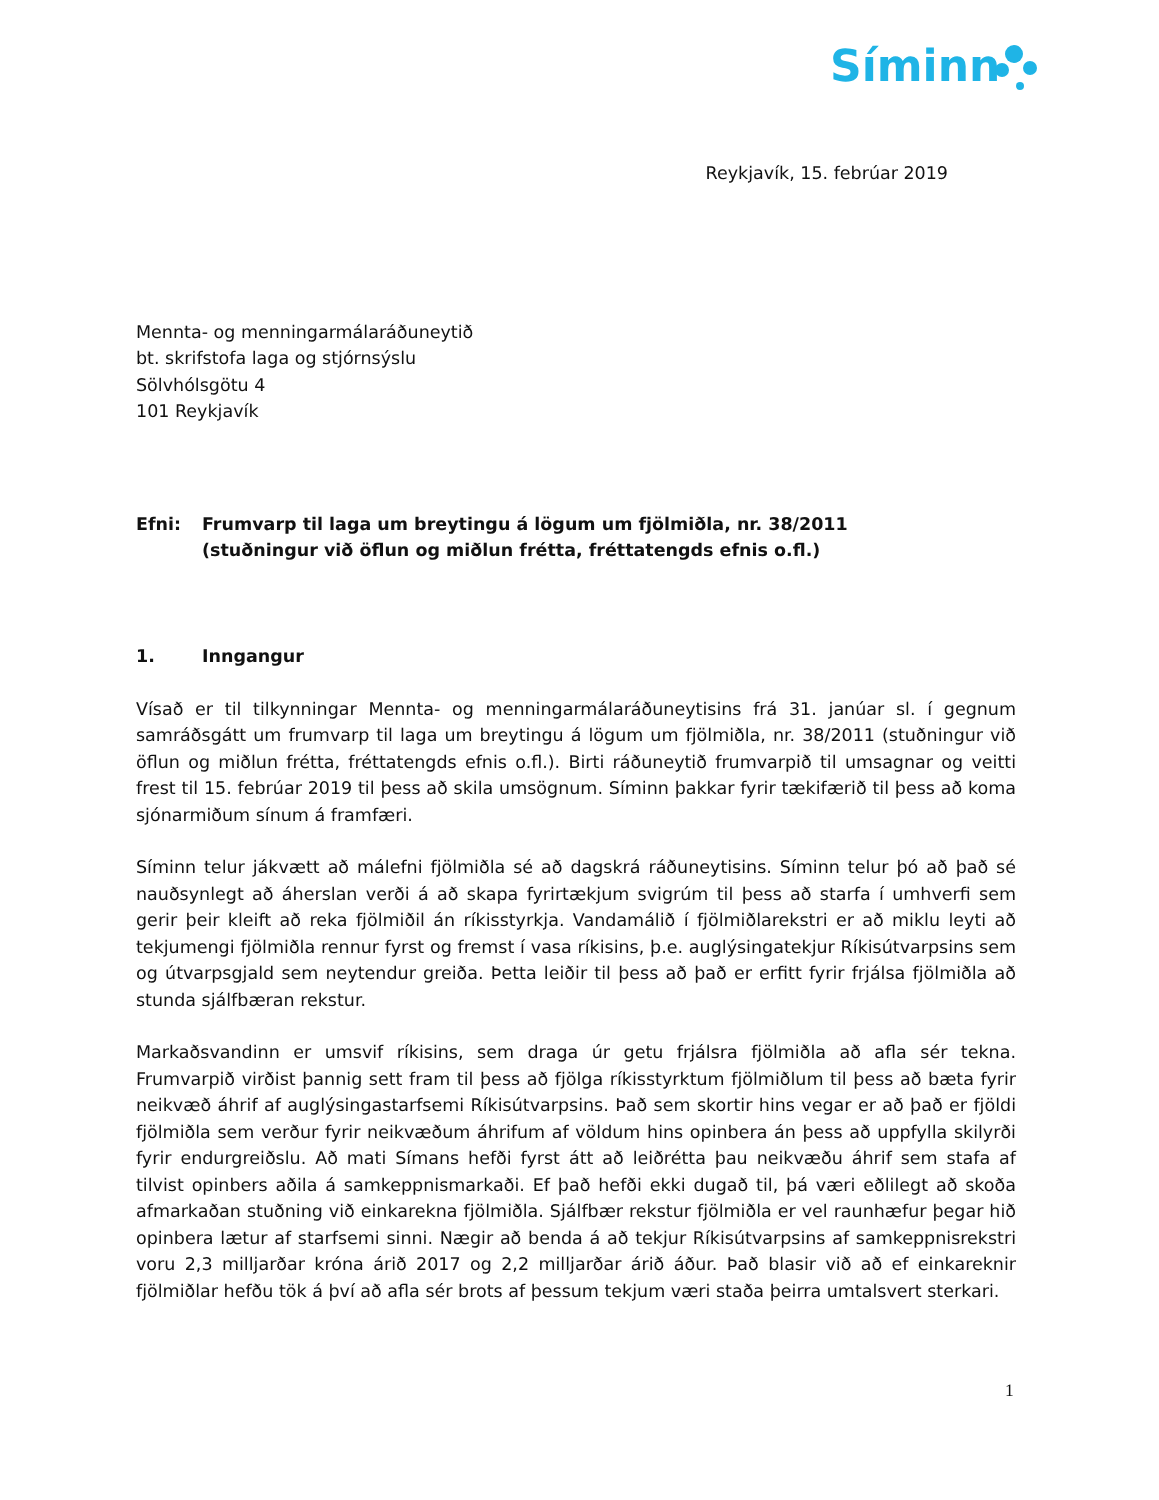Síminn
Reykjavík, 15. febrúar 2019
Mennta- og menningarmálaráðuneytið
bt. skrifstofa laga og stjórnsýslu
Sölvhólsgötu 4
101 Reykjavík
Efni: Frumvarp til laga um breytingu á lögum um fjölmiðla, nr. 38/2011
(stuðningur við öflun og miðlun frétta, fréttatengds efnis o.fl.)
1. Inngangur
Vísað er til tilkynningar Mennta- og menningarmálaráðuneytisins frá 31. janúar sl. í gegnum samráðsgátt um frumvarp til laga um breytingu á lögum um fjölmiðla, nr. 38/2011 (stuðningur við öflun og miðlun frétta, fréttatengds efnis o.fl.). Birti ráðuneytið frumvarpið til umsagnar og veitti frest til 15. febrúar 2019 til þess að skila umsögnum. Síminn þakkar fyrir tækifærið til þess að koma sjónarmiðum sínum á framfæri.
Síminn telur jákvætt að málefni fjölmiðla sé að dagskrá ráðuneytisins. Síminn telur þó að það sé nauðsynlegt að áherslan verði á að skapa fyrirtækjum svigrúm til þess að starfa í umhverfi sem gerir þeir kleift að reka fjölmiðil án ríkisstyrkja. Vandamálið í fjölmiðlarekstri er að miklu leyti að tekjumengi fjölmiðla rennur fyrst og fremst í vasa ríkisins, þ.e. auglýsingatekjur Ríkisútvarpsins sem og útvarpsgjald sem neytendur greiða. Þetta leiðir til þess að það er erfitt fyrir frjálsa fjölmiðla að stunda sjálfbæran rekstur.
Markaðsvandinn er umsvif ríkisins, sem draga úr getu frjálsra fjölmiðla að afla sér tekna. Frumvarpið virðist þannig sett fram til þess að fjölga ríkisstyrktum fjölmiðlum til þess að bæta fyrir neikvæð áhrif af auglýsingastarfsemi Ríkisútvarpsins. Það sem skortir hins vegar er að það er fjöldi fjölmiðla sem verður fyrir neikvæðum áhrifum af völdum hins opinbera án þess að uppfylla skilyrði fyrir endurgreiðslu. Að mati Símans hefði fyrst átt að leiðrétta þau neikvæðu áhrif sem stafa af tilvist opinbers aðila á samkeppnismarkaði. Ef það hefði ekki dugað til, þá væri eðlilegt að skoða afmarkaðan stuðning við einkarekna fjölmiðla. Sjálfbær rekstur fjölmiðla er vel raunhæfur þegar hið opinbera lætur af starfsemi sinni. Nægir að benda á að tekjur Ríkisútvarpsins af samkeppnisrekstri voru 2,3 milljarðar króna árið 2017 og 2,2 milljarðar árið áður. Það blasir við að ef einkareknir fjölmiðlar hefðu tök á því að afla sér brots af þessum tekjum væri staða þeirra umtalsvert sterkari.
1